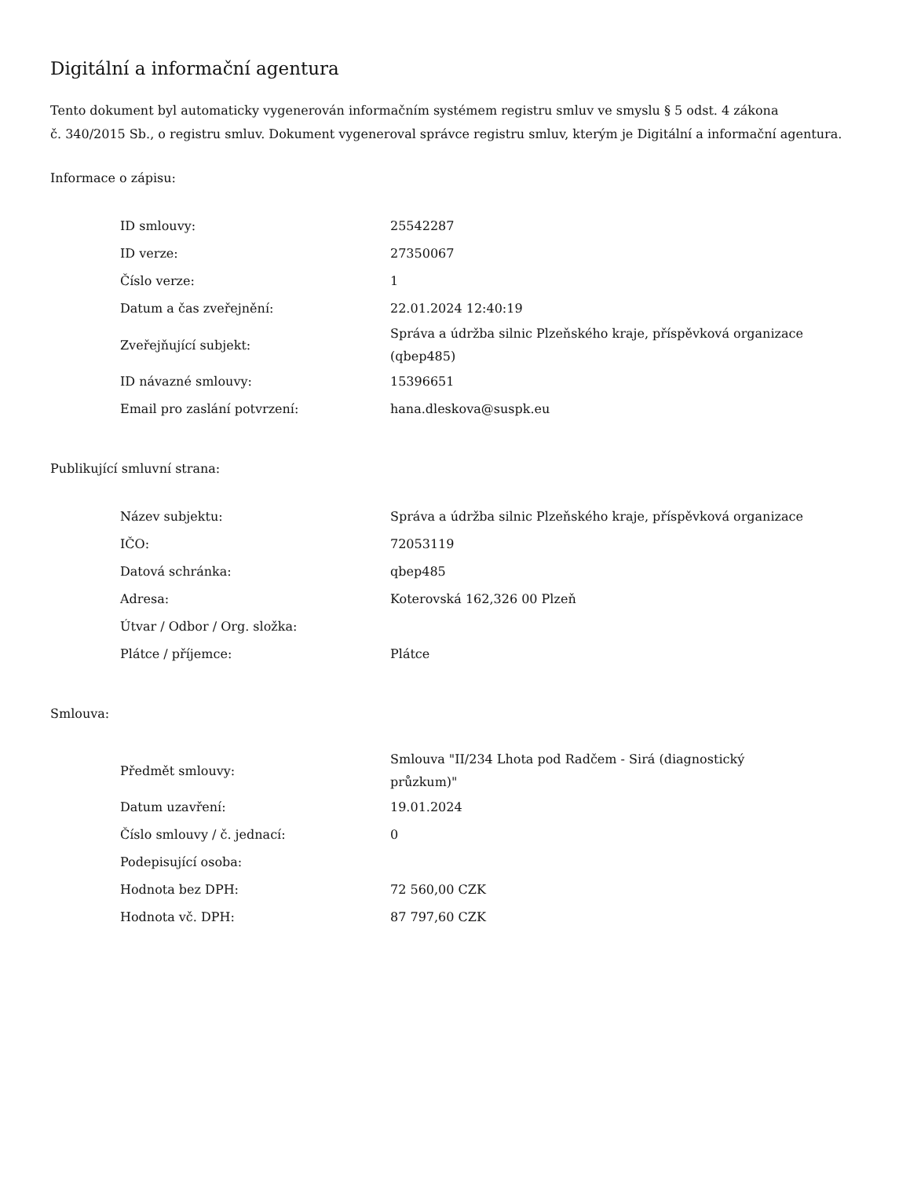Digitální a informační agentura
Tento dokument byl automaticky vygenerován informačním systémem registru smluv ve smyslu § 5 odst. 4 zákona
č. 340/2015 Sb., o registru smluv. Dokument vygeneroval správce registru smluv, kterým je Digitální a informační agentura.
Informace o zápisu:
| ID smlouvy: | 25542287 |
| ID verze: | 27350067 |
| Číslo verze: | 1 |
| Datum a čas zveřejnění: | 22.01.2024 12:40:19 |
| Zveřejňující subjekt: | Správa a údržba silnic Plzeňského kraje, příspěvková organizace (qbep485) |
| ID návazné smlouvy: | 15396651 |
| Email pro zaslání potvrzení: | hana.dleskova@suspk.eu |
Publikující smluvní strana:
| Název subjektu: | Správa a údržba silnic Plzeňského kraje, příspěvková organizace |
| IČO: | 72053119 |
| Datová schránka: | qbep485 |
| Adresa: | Koterovská 162,326 00 Plzeň |
| Útvar / Odbor / Org. složka: | |
| Plátce / příjemce: | Plátce |
Smlouva:
| Předmět smlouvy: | Smlouva "II/234 Lhota pod Radčem - Sirá (diagnostický průzkum)" |
| Datum uzavření: | 19.01.2024 |
| Číslo smlouvy / č. jednací: | 0 |
| Podepisující osoba: | |
| Hodnota bez DPH: | 72 560,00 CZK |
| Hodnota vč. DPH: | 87 797,60 CZK |